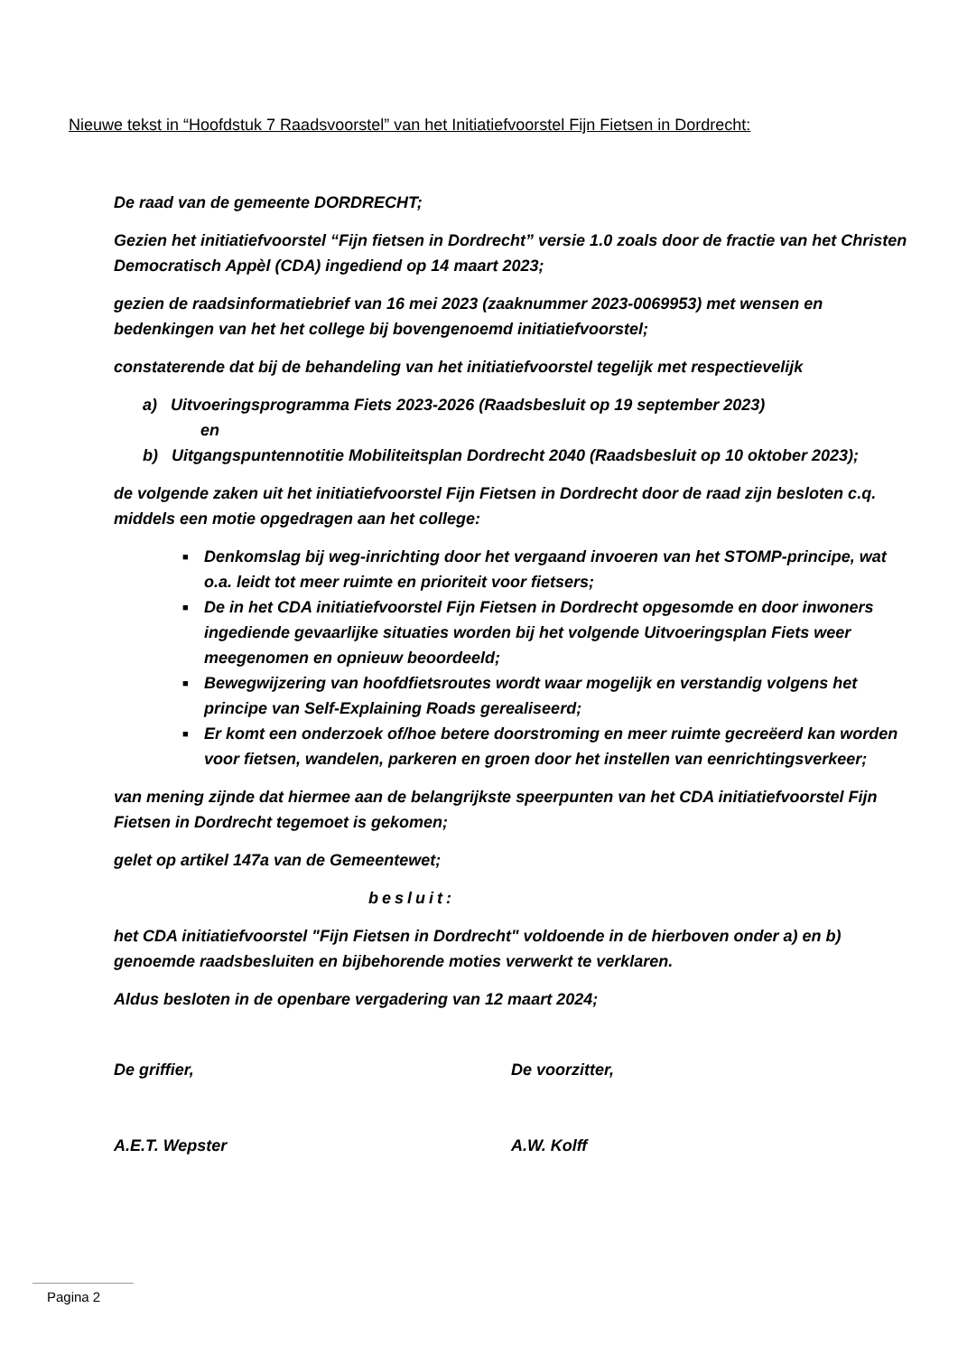Nieuwe tekst in “Hoofdstuk 7 Raadsvoorstel” van het Initiatiefvoorstel Fijn Fietsen in Dordrecht:
De raad van de gemeente DORDRECHT;
Gezien het initiatiefvoorstel “Fijn fietsen in Dordrecht” versie 1.0 zoals door de fractie van het Christen Democratisch Appèl (CDA) ingediend op 14 maart 2023;
gezien de raadsinformatiebrief van 16 mei 2023 (zaaknummer 2023-0069953) met wensen en bedenkingen van het het college bij bovengenoemd initiatiefvoorstel;
constaterende dat bij de behandeling van het initiatiefvoorstel tegelijk met respectievelijk
a) Uitvoeringsprogramma Fiets 2023-2026 (Raadsbesluit op 19 september 2023)
en
b) Uitgangspuntennotitie Mobiliteitsplan Dordrecht 2040 (Raadsbesluit op 10 oktober 2023);
de volgende zaken uit het initiatiefvoorstel Fijn Fietsen in Dordrecht door de raad zijn besloten c.q. middels een motie opgedragen aan het college:
■ Denkomslag bij weg-inrichting door het vergaand invoeren van het STOMP-principe, wat o.a. leidt tot meer ruimte en prioriteit voor fietsers;
■ De in het CDA initiatiefvoorstel Fijn Fietsen in Dordrecht opgesomde en door inwoners ingediende gevaarlijke situaties worden bij het volgende Uitvoeringsplan Fiets weer meegenomen en opnieuw beoordeeld;
■ Bewegwijzering van hoofdfietsroutes wordt waar mogelijk en verstandig volgens het principe van Self-Explaining Roads gerealiseerd;
■ Er komt een onderzoek of/hoe betere doorstroming en meer ruimte gecreëerd kan worden voor fietsen, wandelen, parkeren en groen door het instellen van eenrichtingsverkeer;
van mening zijnde dat hiermee aan de belangrijkste speerpunten van het CDA initiatiefvoorstel Fijn Fietsen in Dordrecht tegemoet is gekomen;
gelet op artikel 147a van de Gemeentewet;
besluit:
het CDA initiatiefvoorstel "Fijn Fietsen in Dordrecht" voldoende in de hierboven onder a) en b) genoemde raadsbesluiten en bijbehorende moties verwerkt te verklaren.
Aldus besloten in de openbare vergadering van 12 maart 2024;
De griffier, De voorzitter,
A.E.T. Wepster A.W. Kolff
Pagina 2